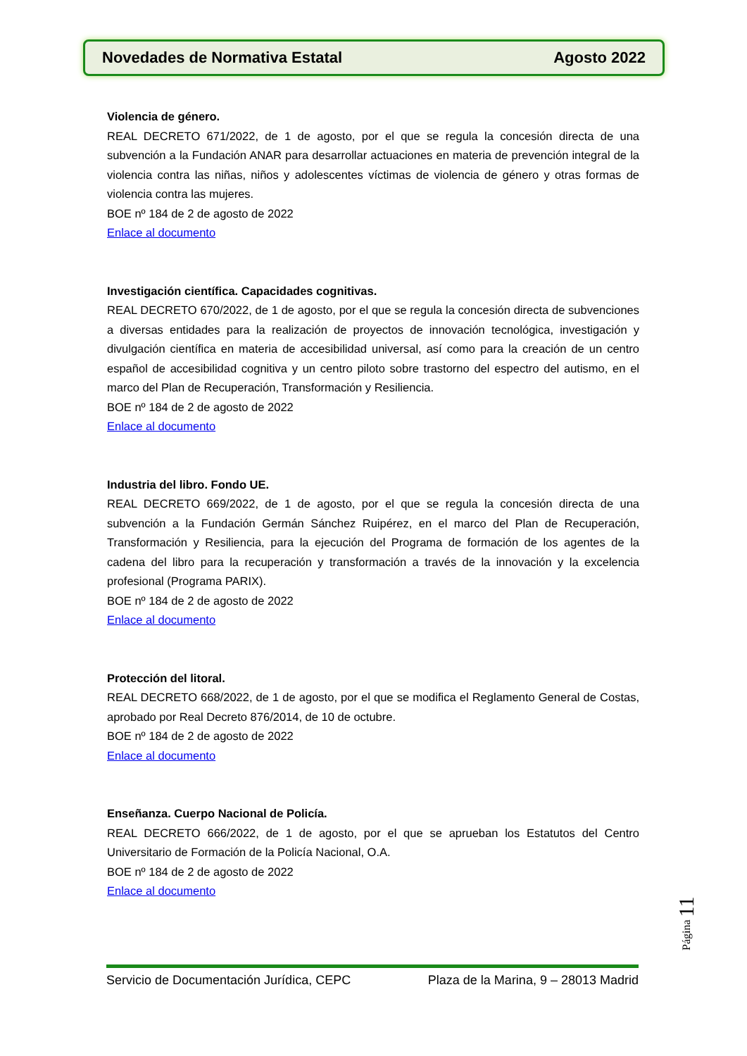Novedades de Normativa Estatal Agosto 2022
Violencia de género.
REAL DECRETO 671/2022, de 1 de agosto, por el que se regula la concesión directa de una subvención a la Fundación ANAR para desarrollar actuaciones en materia de prevención integral de la violencia contra las niñas, niños y adolescentes víctimas de violencia de género y otras formas de violencia contra las mujeres.
BOE nº 184 de 2 de agosto de 2022
Enlace al documento
Investigación científica. Capacidades cognitivas.
REAL DECRETO 670/2022, de 1 de agosto, por el que se regula la concesión directa de subvenciones a diversas entidades para la realización de proyectos de innovación tecnológica, investigación y divulgación científica en materia de accesibilidad universal, así como para la creación de un centro español de accesibilidad cognitiva y un centro piloto sobre trastorno del espectro del autismo, en el marco del Plan de Recuperación, Transformación y Resiliencia.
BOE nº 184 de 2 de agosto de 2022
Enlace al documento
Industria del libro. Fondo UE.
REAL DECRETO 669/2022, de 1 de agosto, por el que se regula la concesión directa de una subvención a la Fundación Germán Sánchez Ruipérez, en el marco del Plan de Recuperación, Transformación y Resiliencia, para la ejecución del Programa de formación de los agentes de la cadena del libro para la recuperación y transformación a través de la innovación y la excelencia profesional (Programa PARIX).
BOE nº 184 de 2 de agosto de 2022
Enlace al documento
Protección del litoral.
REAL DECRETO 668/2022, de 1 de agosto, por el que se modifica el Reglamento General de Costas, aprobado por Real Decreto 876/2014, de 10 de octubre.
BOE nº 184 de 2 de agosto de 2022
Enlace al documento
Enseñanza. Cuerpo Nacional de Policía.
REAL DECRETO 666/2022, de 1 de agosto, por el que se aprueban los Estatutos del Centro Universitario de Formación de la Policía Nacional, O.A.
BOE nº 184 de 2 de agosto de 2022
Enlace al documento
Página 11
Servicio de Documentación Jurídica, CEPC Plaza de la Marina, 9 – 28013 Madrid